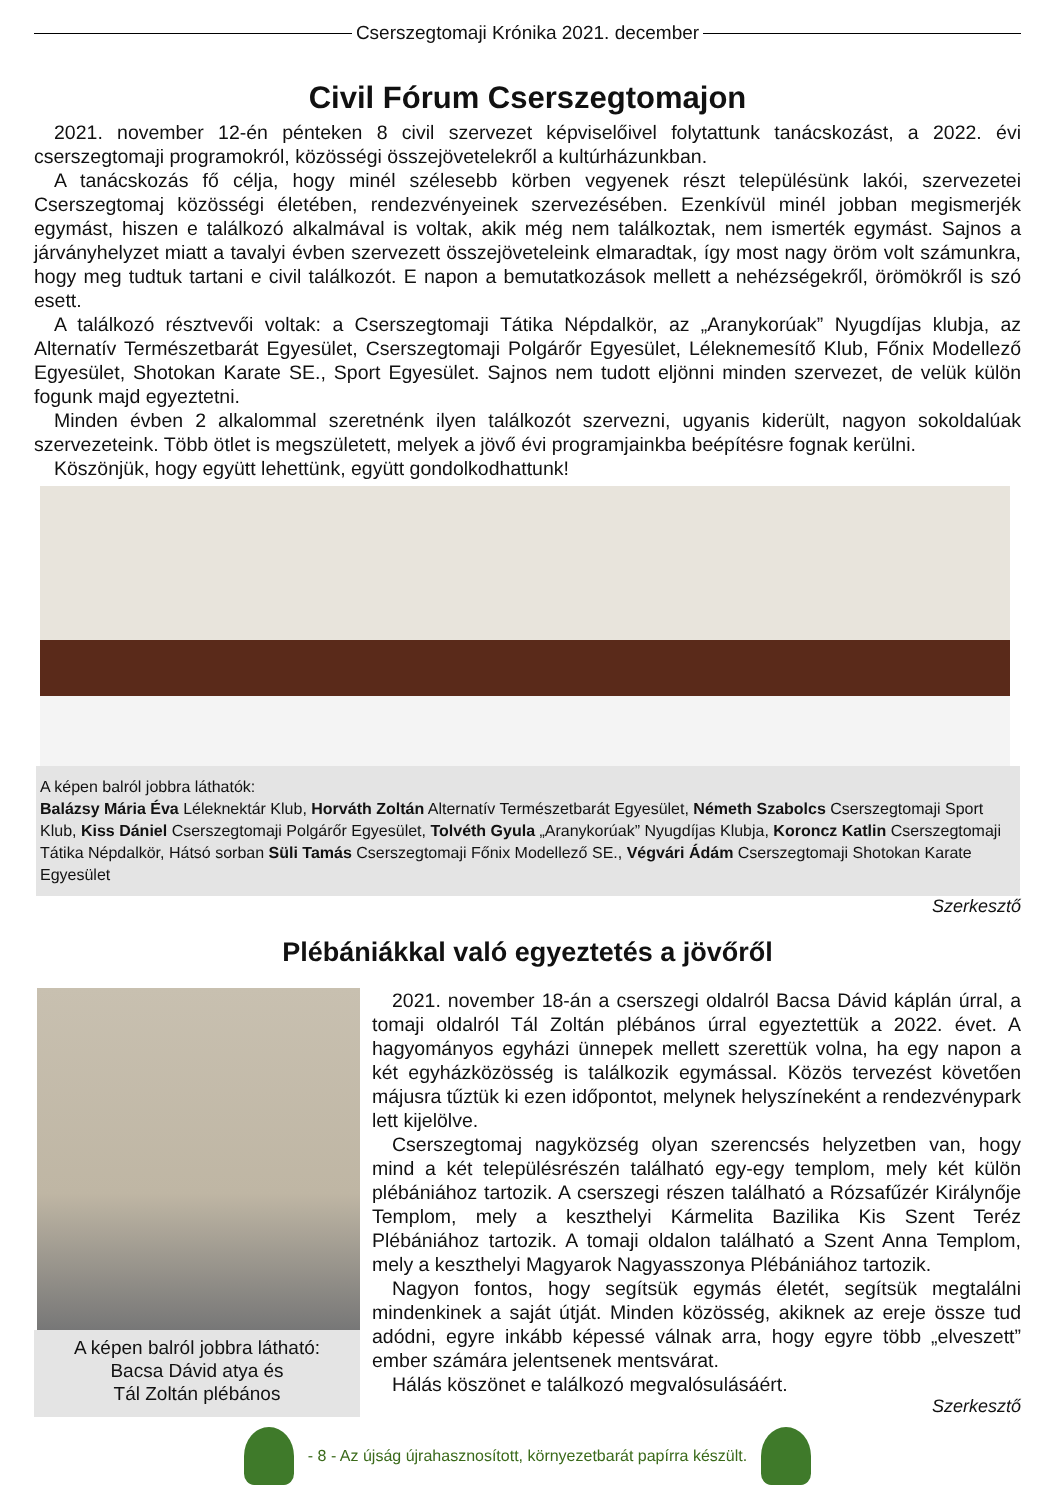Cserszegtomaji Krónika 2021. december
Civil Fórum Cserszegtomajon
2021. november 12-én pénteken 8 civil szervezet képviselőivel folytattunk tanácskozást, a 2022. évi cserszegtomaji programokról, közösségi összejövetelekről a kultúrházunkban.
A tanácskozás fő célja, hogy minél szélesebb körben vegyenek részt településünk lakói, szervezetei Cserszegtomaj közösségi életében, rendezvényeinek szervezésében. Ezenkívül minél jobban megismerjék egymást, hiszen e találkozó alkalmával is voltak, akik még nem találkoztak, nem ismerték egymást. Sajnos a járványhelyzet miatt a tavalyi évben szervezett összejöveteleink elmaradtak, így most nagy öröm volt számunkra, hogy meg tudtuk tartani e civil találkozót. E napon a bemutatkozások mellett a nehézségekről, örömökről is szó esett.
A találkozó résztvevői voltak: a Cserszegtomaji Tátika Népdalkör, az „Aranykorúak” Nyugdíjas klubja, az Alternatív Természetbarát Egyesület, Cserszegtomaji Polgárőr Egyesület, Léleknemesítő Klub, Főnix Modellező Egyesület, Shotokan Karate SE., Sport Egyesület. Sajnos nem tudott eljönni minden szervezet, de velük külön fogunk majd egyeztetni.
Minden évben 2 alkalommal szeretnénk ilyen találkozót szervezni, ugyanis kiderült, nagyon sokoldalúak szervezeteink. Több ötlet is megszületett, melyek a jövő évi programjainkba beépítésre fognak kerülni.
Köszönjük, hogy együtt lehettünk, együtt gondolkodhattunk!
A képen balról jobbra láthatók:
Balázsy Mária Éva Léleknektár Klub, Horváth Zoltán Alternatív Természetbarát Egyesület, Németh Szabolcs Cserszegtomaji Sport Klub, Kiss Dániel Cserszegtomaji Polgárőr Egyesület, Tolvéth Gyula „Aranykorúak” Nyugdíjas Klubja, Koroncz Katlin Cserszegtomaji Tátika Népdalkör, Hátsó sorban Süli Tamás Cserszegtomaji Főnix Modellező SE., Végvári Ádám Cserszegtomaji Shotokan Karate Egyesület
Szerkesztő
Plébániákkal való egyeztetés a jövőről
A képen balról jobbra látható:
Bacsa Dávid atya és
Tál Zoltán plébános
2021. november 18-án a cserszegi oldalról Bacsa Dávid káplán úrral, a tomaji oldalról Tál Zoltán plébános úrral egyeztettük a 2022. évet. A hagyományos egyházi ünnepek mellett szerettük volna, ha egy napon a két egyházközösség is találkozik egymással. Közös tervezést követően májusra tűztük ki ezen időpontot, melynek helyszíneként a rendezvénypark lett kijelölve.
Cserszegtomaj nagyközség olyan szerencsés helyzetben van, hogy mind a két településrészén található egy-egy templom, mely két külön plébániához tartozik. A cserszegi részen található a Rózsafűzér Királynője Templom, mely a keszthelyi Kármelita Bazilika Kis Szent Teréz Plébániához tartozik. A tomaji oldalon található a Szent Anna Templom, mely a keszthelyi Magyarok Nagyasszonya Plébániához tartozik.
Nagyon fontos, hogy segítsük egymás életét, segítsük megtalálni mindenkinek a saját útját. Minden közösség, akiknek az ereje össze tud adódni, egyre inkább képessé válnak arra, hogy egyre több „elveszett” ember számára jelentsenek mentsvárat.
Hálás köszönet e találkozó megvalósulásáért.
Szerkesztő
- 8 - Az újság újrahasznosított, környezetbarát papírra készült.